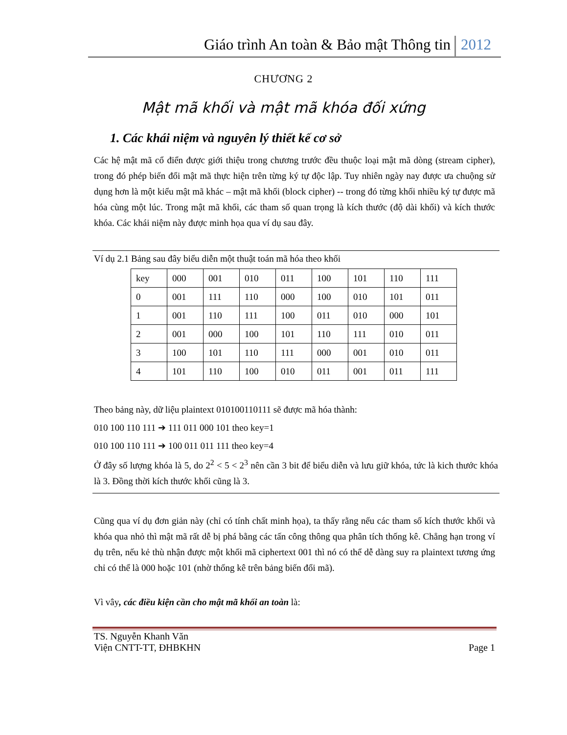Giáo trình An toàn & Bảo mật Thông tin 2012
CHƯƠNG 2
Mật mã khối và mật mã khóa đối xứng
1. Các khái niệm và nguyên lý thiết kế cơ sở
Các hệ mật mã cổ điển được giới thiệu trong chương trước đều thuộc loại mật mã dòng (stream cipher), trong đó phép biến đổi mật mã thực hiện trên từng ký tự độc lập. Tuy nhiên ngày nay được ưa chuộng sử dụng hơn là một kiểu mật mã khác – mật mã khối (block cipher) -- trong đó từng khối nhiều ký tự được mã hóa cùng một lúc. Trong mật mã khối, các tham số quan trọng là kích thước (độ dài khối) và kích thước khóa. Các khái niệm này được minh họa qua ví dụ sau đây.
Ví dụ 2.1 Bảng sau đây biểu diễn một thuật toán mã hóa theo khối
| key | 000 | 001 | 010 | 011 | 100 | 101 | 110 | 111 |
| 0 | 001 | 111 | 110 | 000 | 100 | 010 | 101 | 011 |
| 1 | 001 | 110 | 111 | 100 | 011 | 010 | 000 | 101 |
| 2 | 001 | 000 | 100 | 101 | 110 | 111 | 010 | 011 |
| 3 | 100 | 101 | 110 | 111 | 000 | 001 | 010 | 011 |
| 4 | 101 | 110 | 100 | 010 | 011 | 001 | 011 | 111 |
Theo bảng này, dữ liệu plaintext 010100110111 sẽ được mã hóa thành:
010 100 110 111 ➔ 111 011 000 101 theo key=1
010 100 110 111 ➔ 100 011 011 111 theo key=4
Ở đây số lượng khóa là 5, do 2<sup>2</sup> < 5 < 2<sup>3</sup> nên cần 3 bit để biểu diễn và lưu giữ khóa, tức là kich thước khóa là 3. Đồng thời kích thước khối cũng là 3.
Cũng qua ví dụ đơn giản này (chỉ có tính chất minh họa), ta thấy rằng nếu các tham số kích thước khối và khóa qua nhỏ thì mật mã rất dễ bị phá bằng các tấn công thông qua phân tích thống kê. Chẳng hạn trong ví dụ trên, nếu kẻ thù nhận được một khối mã ciphertext 001 thì nó có thể dễ dàng suy ra plaintext tương ứng chỉ có thể là 000 hoặc 101 (nhờ thống kê trên bảng biến đổi mã).
Vì vây, các điều kiện cần cho mật mã khối an toàn là:
TS. Nguyễn Khanh Văn
Viện CNTT-TT, ĐHBKHN Page 1